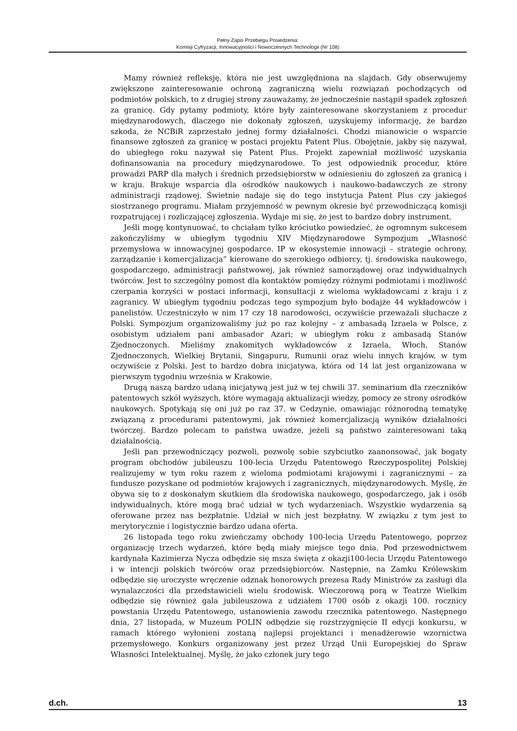Pełny Zapis Przebiegu Posiedzenia:
Komisji Cyfryzacji, Innowacyjności i Nowoczesnych Technologii (Nr 108)
Mamy również refleksję, która nie jest uwzględniona na slajdach. Gdy obserwujemy zwiększone zainteresowanie ochroną zagraniczną wielu rozwiązań pochodzących od podmiotów polskich, to z drugiej strony zauważamy, że jednocześnie nastąpił spadek zgłoszeń za granicę. Gdy pytamy podmioty, które były zainteresowane skorzystaniem z procedur międzynarodowych, dlaczego nie dokonały zgłoszeń, uzyskujemy informację, że bardzo szkoda, że NCBiR zaprzestało jednej formy działalności. Chodzi mianowicie o wsparcie finansowe zgłoszeń za granicę w postaci projektu Patent Plus. Obojętnie, jakby się nazywał, do ubiegłego roku nazywał się Patent Plus. Projekt zapewniał możliwość uzyskania dofinansowania na procedury międzynarodowe. To jest odpowiednik procedur, które prowadzi PARP dla małych i średnich przedsiębiorstw w odniesieniu do zgłoszeń za granicą i w kraju. Brakuje wsparcia dla ośrodków naukowych i naukowo-badawczych ze strony administracji rządowej. Świetnie nadaje się do tego instytucja Patent Plus czy jakiegoś siostrzanego programu. Miałam przyjemność w pewnym okresie być przewodniczącą komisji rozpatrującej i rozliczającej zgłoszenia. Wydaje mi się, że jest to bardzo dobry instrument.
Jeśli mogę kontynuować, to chciałam tylko króciutko powiedzieć, że ogromnym sukcesem zakończyliśmy w ubiegłym tygodniu XIV Międzynarodowe Sympozjum „Własność przemysłowa w innowacyjnej gospodarce. IP w ekosystemie innowacji – strategie ochrony, zarządzanie i komercjalizacja” kierowane do szerokiego odbiorcy, tj. środowiska naukowego, gospodarczego, administracji państwowej, jak również samorządowej oraz indywidualnych twórców. Jest to szczególny pomost dla kontaktów pomiędzy różnymi podmiotami i możliwość czerpania korzyści w postaci informacji, konsultacji z wieloma wykładowcami z kraju i z zagranicy. W ubiegłym tygodniu podczas tego sympozjum było bodajże 44 wykładowców i panelistów. Uczestniczyło w nim 17 czy 18 narodowości, oczywiście przeważali słuchacze z Polski. Sympozjum organizowaliśmy już po raz kolejny – z ambasadą Izraela w Polsce, z osobistym udziałem pani ambasador Azari; w ubiegłym roku z ambasadą Stanów Zjednoczonych. Mieliśmy znakomitych wykładowców z Izraela, Włoch, Stanów Zjednoczonych, Wielkiej Brytanii, Singapuru, Rumunii oraz wielu innych krajów, w tym oczywiście z Polski. Jest to bardzo dobra inicjatywa, która od 14 lat jest organizowana w pierwszym tygodniu września w Krakowie.
Drugą naszą bardzo udaną inicjatywą jest już w tej chwili 37. seminarium dla rzeczników patentowych szkół wyższych, które wymagają aktualizacji wiedzy, pomocy ze strony ośrodków naukowych. Spotykają się oni już po raz 37. w Cedzynie, omawiając różnorodną tematykę związaną z procedurami patentowymi, jak również komercjalizacją wyników działalności twórczej. Bardzo polecam to państwa uwadze, jeżeli są państwo zainteresowani taką działalnością.
Jeśli pan przewodniczący pozwoli, pozwolę sobie szybciutko zaanonsować, jak bogaty program obchodów jubileuszu 100-lecia Urzędu Patentowego Rzeczypospolitej Polskiej realizujemy w tym roku razem z wieloma podmiotami krajowymi i zagranicznymi – za fundusze pozyskane od podmiotów krajowych i zagranicznych, międzynarodowych. Myślę, że obywa się to z doskonałym skutkiem dla środowiska naukowego, gospodarczego, jak i osób indywidualnych, które mogą brać udział w tych wydarzeniach. Wszystkie wydarzenia są oferowane przez nas bezpłatnie. Udział w nich jest bezpłatny. W związku z tym jest to merytorycznie i logistycznie bardzo udana oferta.
26 listopada tego roku zwieńczamy obchody 100-lecia Urzędu Patentowego, poprzez organizację trzech wydarzeń, które będą miały miejsce tego dnia. Pod przewodnictwem kardynała Kazimierza Nycza odbędzie się msza święta z okazji100-lecia Urzędu Patentowego i w intencji polskich twórców oraz przedsiębiorców. Następnie, na Zamku Królewskim odbędzie się uroczyste wręczenie odznak honorowych prezesa Rady Ministrów za zasługi dla wynalazczości dla przedstawicieli wielu środowisk. Wieczorową porą w Teatrze Wielkim odbędzie się również gala jubileuszowa z udziałem 1700 osób z okazji 100. rocznicy powstania Urzędu Patentowego, ustanowienia zawodu rzecznika patentowego. Następnego dnia, 27 listopada, w Muzeum POLIN odbędzie się rozstrzygnięcie II edycji konkursu, w ramach którego wyłonieni zostaną najlepsi projektanci i menadżerowie wzornictwa przemysłowego. Konkurs organizowany jest przez Urząd Unii Europejskiej do Spraw Własności Intelektualnej. Myślę, że jako członek jury tego
d.ch. 13